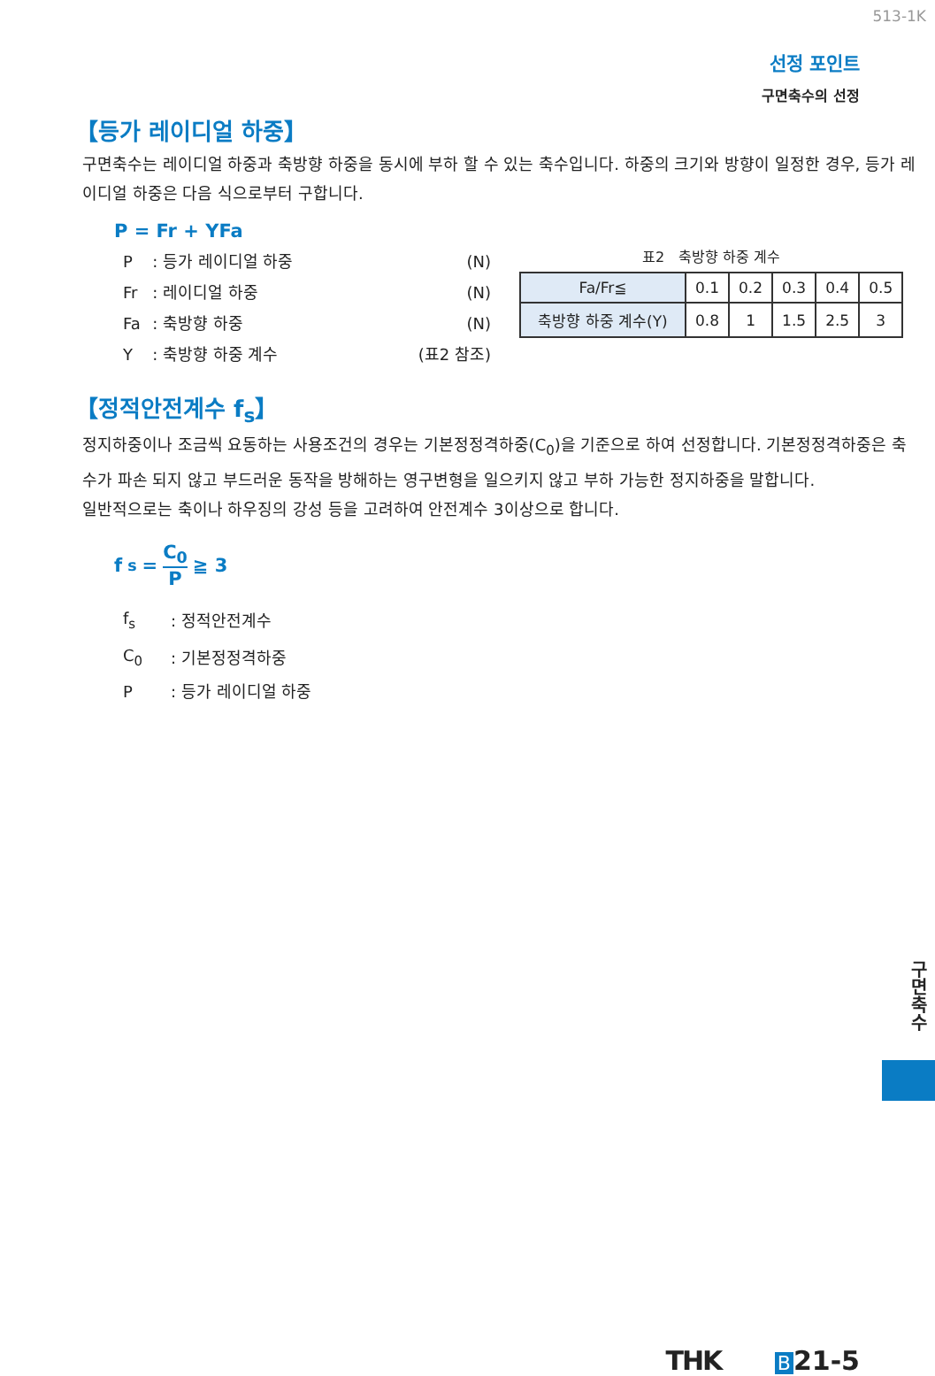513-1K
선정 포인트
구면축수의 선정
【등가 레이디얼 하중】
구면축수는 레이디얼 하중과 축방향 하중을 동시에 부하 할 수 있는 축수입니다. 하중의 크기와 방향이 일정한 경우, 등가 레이디얼 하중은 다음 식으로부터 구합니다.
P = Fr + YFa
| P | : 등가 레이디얼 하중 | (N) |
| Fr | : 레이디얼 하중 | (N) |
| Fa | : 축방향 하중 | (N) |
| Y | : 축방향 하중 계수 | (표2 참조) |
표2　축방향 하중 계수
| Fa/Fr≦ | 0.1 | 0.2 | 0.3 | 0.4 | 0.5 |
| 축방향 하중 계수(Y) | 0.8 | 1 | 1.5 | 2.5 | 3 |
【정적안전계수 f<sub>s</sub>】
정지하중이나 조금씩 요동하는 사용조건의 경우는 기본정정격하중(C<sub>0</sub>)을 기준으로 하여 선정합니다. 기본정정격하중은 축수가 파손 되지 않고 부드러운 동작을 방해하는 영구변형을 일으키지 않고 부하 가능한 정지하중을 말합니다.
일반적으로는 축이나 하우징의 강성 등을 고려하여 안전계수 3이상으로 합니다.
f<sub>s</sub> = C<sub>0</sub> P ≧ 3
| f<sub>s</sub> | : 정적안전계수 |
| C<sub>0</sub> | : 기본정정격하중 |
| P | : 등가 레이디얼 하중 |
구면축수
THK B 21-5